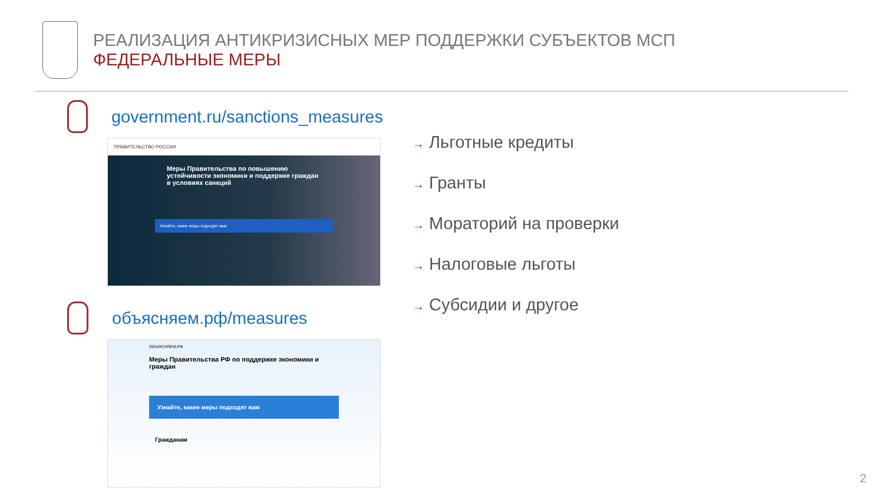РЕАЛИЗАЦИЯ АНТИКРИЗИСНЫХ МЕР ПОДДЕРЖКИ СУБЪЕКТОВ МСП
ФЕДЕРАЛЬНЫЕ МЕРЫ
government.ru/sanctions_measures
ПРАВИТЕЛЬСТВО РОССИИ
Меры Правительства по повышению устойчивости экономики и поддержке граждан в условиях санкций
Узнайте, какие меры подходят вам
объясняем.рф/measures
ОБЪЯСНЯЕМ.РФ
Меры Правительства РФ по поддержке экономики и граждан
Узнайте, какие меры подходят вам
Гражданам
→ Льготные кредиты
→ Гранты
→ Мораторий на проверки
→ Налоговые льготы
→ Субсидии и другое
2